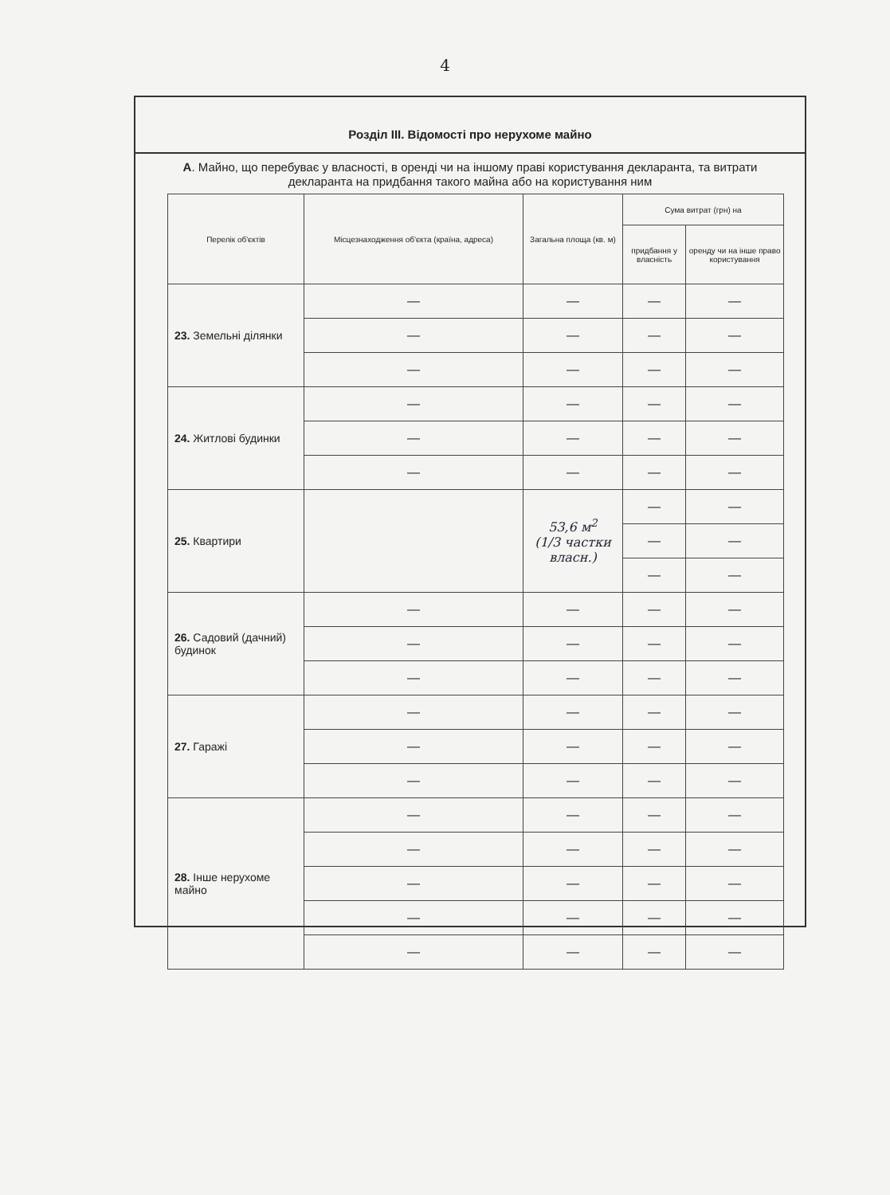4
Розділ ІІІ. Відомості про нерухоме майно
А. Майно, що перебуває у власності, в оренді чи на іншому праві користування декларанта, та витрати декларанта на придбання такого майна або на користування ним
| Перелік об'єктів | Місцезнаходження об'єкта (країна, адреса) | Загальна площа (кв. м) | Сума витрат (грн) на | |
| --- | --- | --- | --- | --- |
| | | | придбання у власність | оренду чи на інше право користування |
| 23. Земельні ділянки | — | — | — | — |
| | — | — | — | — |
| | — | — | — | — |
| 24. Житлові будинки | — | — | — | — |
| | — | — | — | — |
| | — | — | — | — |
| 25. Квартири | | 53,6 м<sup>2</sup> (1/3 частки власн.) | — | — |
| | | | — | — |
| | | | — | — |
| 26. Садовий (дачний) будинок | — | — | — | — |
| | — | — | — | — |
| | — | — | — | — |
| 27. Гаражі | — | — | — | — |
| | — | — | — | — |
| | — | — | — | — |
| 28. Інше нерухоме майно | — | — | — | — |
| | — | — | — | — |
| | — | — | — | — |
| | — | — | — | — |
| | — | — | — | — |